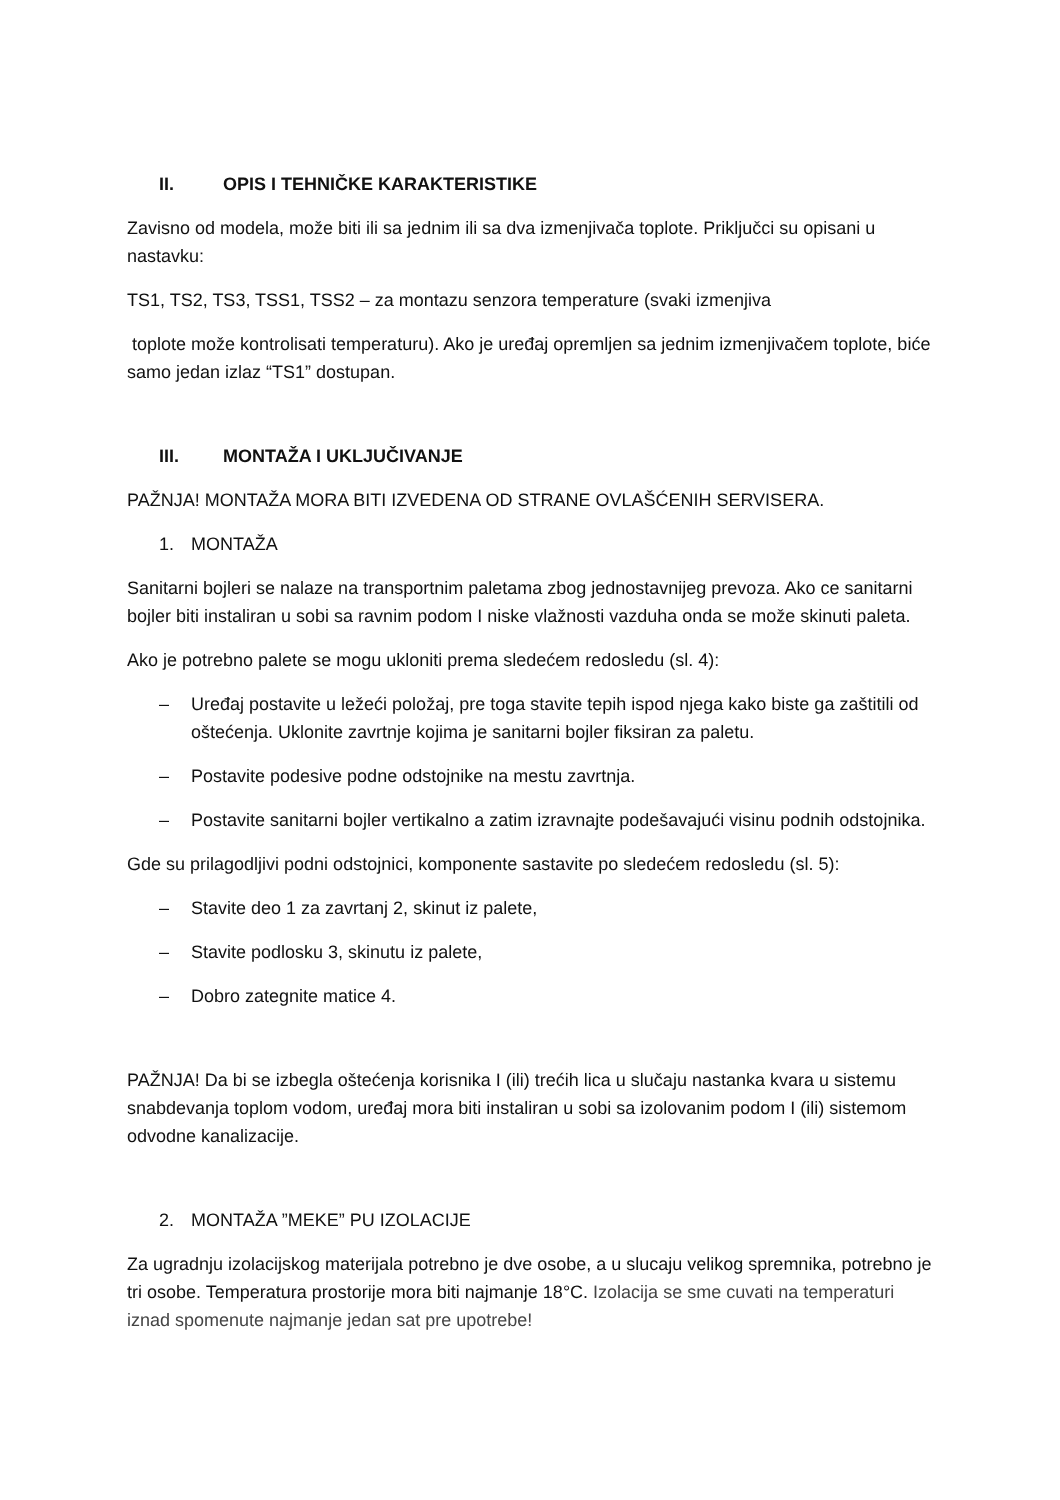II. OPIS I TEHNIČKE KARAKTERISTIKE
Zavisno od modela, može biti ili sa jednim ili sa dva izmenjivača toplote. Priključci su opisani u nastavku:
TS1, TS2, TS3, TSS1, TSS2 – za montazu senzora temperature (svaki izmenjiva
toplote može kontrolisati temperaturu). Ako je uređaj opremljen sa jednim izmenjivačem toplote, biće samo jedan izlaz “TS1” dostupan.
III. MONTAŽA I UKLJUČIVANJE
PAŽNJA! MONTAŽA MORA BITI IZVEDENA OD STRANE OVLAŠĆENIH SERVISERA.
1. MONTAŽA
Sanitarni bojleri se nalaze na transportnim paletama zbog jednostavnijeg prevoza. Ako ce sanitarni bojler biti instaliran u sobi sa ravnim podom I niske vlažnosti vazduha onda se može skinuti paleta.
Ako je potrebno palete se mogu ukloniti prema sledećem redosledu (sl. 4):
– Uređaj postavite u ležeći položaj, pre toga stavite tepih ispod njega kako biste ga zaštitili od oštećenja. Uklonite zavrtnje kojima je sanitarni bojler fiksiran za paletu.
– Postavite podesive podne odstojnike na mestu zavrtnja.
– Postavite sanitarni bojler vertikalno a zatim izravnajte podešavajući visinu podnih odstojnika.
Gde su prilagodljivi podni odstojnici, komponente sastavite po sledećem redosledu (sl. 5):
– Stavite deo 1 za zavrtanj 2, skinut iz palete,
– Stavite podlosku 3, skinutu iz palete,
– Dobro zategnite matice 4.
PAŽNJA! Da bi se izbegla oštećenja korisnika I (ili) trećih lica u slučaju nastanka kvara u sistemu snabdevanja toplom vodom, uređaj mora biti instaliran u sobi sa izolovanim podom I (ili) sistemom odvodne kanalizacije.
2. MONTAŽA ”MEKE” PU IZOLACIJE
Za ugradnju izolacijskog materijala potrebno je dve osobe, a u slucaju velikog spremnika, potrebno je tri osobe. Temperatura prostorije mora biti najmanje 18°C. Izolacija se sme cuvati na temperaturi iznad spomenute najmanje jedan sat pre upotrebe!